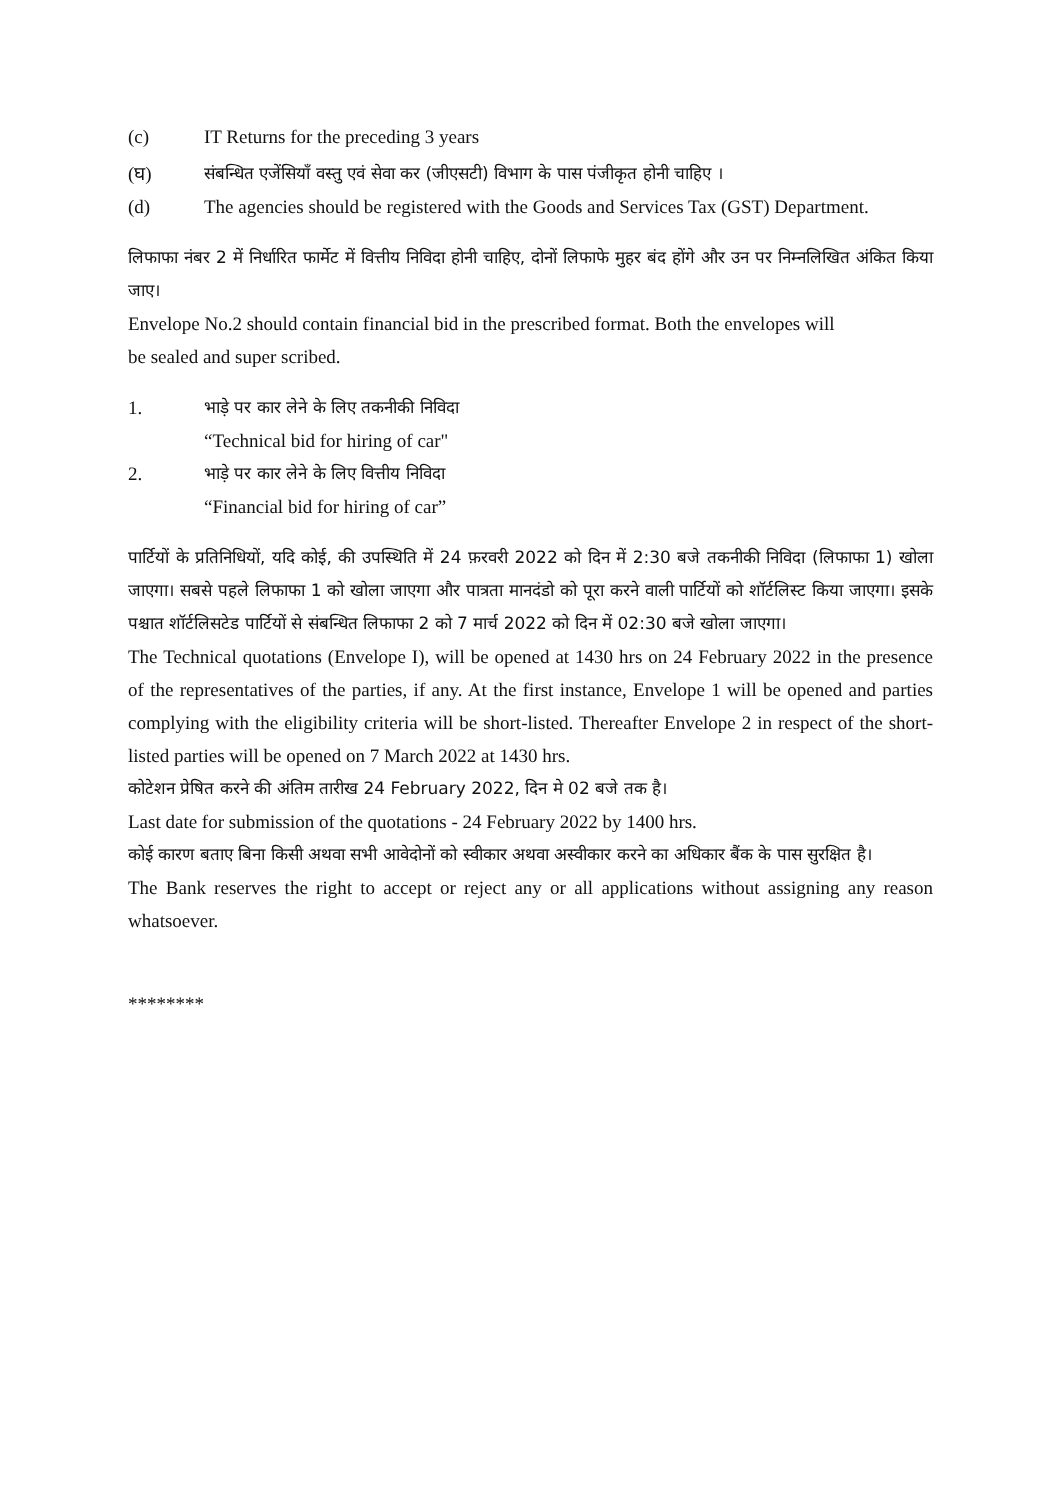(c) IT Returns for the preceding 3 years
(घ) संबन्धित एजेंसियाँ वस्तु एवं सेवा कर (जीएसटी) विभाग के पास पंजीकृत होनी चाहिए ।
(d) The agencies should be registered with the Goods and Services Tax (GST) Department.
लिफाफा नंबर 2 में निर्धारित फार्मेट में वित्तीय निविदा होनी चाहिए, दोनों लिफाफे मुहर बंद होंगे और उन पर निम्नलिखित अंकित किया जाए।
Envelope No.2 should contain financial bid in the prescribed format. Both the envelopes will
be sealed and super scribed.
1. भाड़े पर कार लेने के लिए तकनीकी निविदा
“Technical bid for hiring of car"
2. भाड़े पर कार लेने के लिए वित्तीय निविदा
“Financial bid for hiring of car”
पार्टियों के प्रतिनिधियों, यदि कोई, की उपस्थिति में 24 फ़रवरी 2022 को दिन में 2:30 बजे तकनीकी निविदा (लिफाफा 1) खोला जाएगा। सबसे पहले लिफाफा 1 को खोला जाएगा और पात्रता मानदंडो को पूरा करने वाली पार्टियों को शॉर्टलिस्ट किया जाएगा। इसके पश्चात शॉर्टलिसटेड पार्टियों से संबन्धित लिफाफा 2 को 7 मार्च 2022 को दिन में 02:30 बजे खोला जाएगा।
The Technical quotations (Envelope I), will be opened at 1430 hrs on 24 February 2022 in the presence of the representatives of the parties, if any. At the first instance, Envelope 1 will be opened and parties complying with the eligibility criteria will be short-listed. Thereafter Envelope 2 in respect of the short-listed parties will be opened on 7 March 2022 at 1430 hrs.
कोटेशन प्रेषित करने की अंतिम तारीख 24 February 2022, दिन मे 02 बजे तक है।
Last date for submission of the quotations - 24 February 2022 by 1400 hrs.
कोई कारण बताए बिना किसी अथवा सभी आवेदोनों को स्वीकार अथवा अस्वीकार करने का अधिकार बैंक के पास सुरक्षित है।
The Bank reserves the right to accept or reject any or all applications without assigning any reason whatsoever.
********